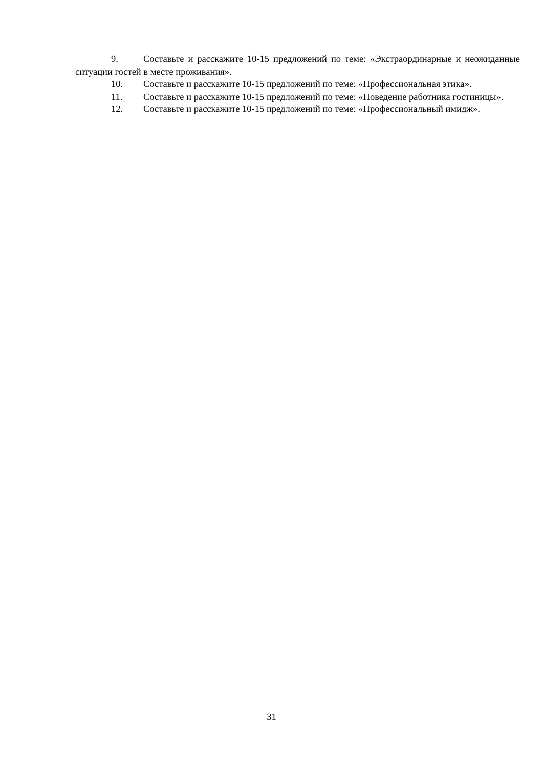9. Составьте и расскажите 10-15 предложений по теме: «Экстраординарные и неожиданные ситуации гостей в месте проживания».
10. Составьте и расскажите 10-15 предложений по теме: «Профессиональная этика».
11. Составьте и расскажите 10-15 предложений по теме: «Поведение работника гостиницы».
12. Составьте и расскажите 10-15 предложений по теме: «Профессиональный имидж».
31